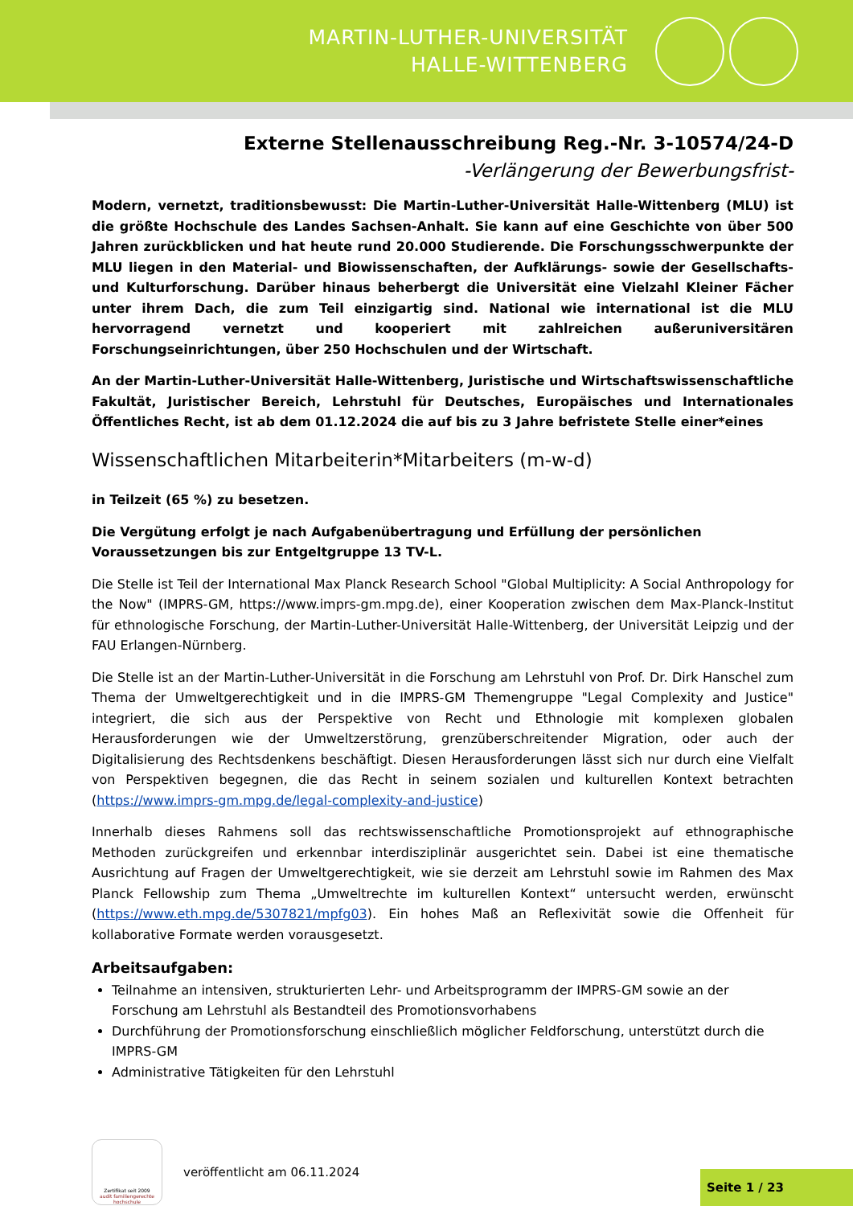MARTIN-LUTHER-UNIVERSITÄT
HALLE-WITTENBERG
Externe Stellenausschreibung Reg.-Nr. 3-10574/24-D
-Verlängerung der Bewerbungsfrist-
Modern, vernetzt, traditionsbewusst: Die Martin-Luther-Universität Halle-Wittenberg (MLU) ist die größte Hochschule des Landes Sachsen-Anhalt. Sie kann auf eine Geschichte von über 500 Jahren zurückblicken und hat heute rund 20.000 Studierende. Die Forschungsschwerpunkte der MLU liegen in den Material- und Biowissenschaften, der Aufklärungs- sowie der Gesellschafts- und Kulturforschung. Darüber hinaus beherbergt die Universität eine Vielzahl Kleiner Fächer unter ihrem Dach, die zum Teil einzigartig sind. National wie international ist die MLU hervorragend vernetzt und kooperiert mit zahlreichen außeruniversitären Forschungseinrichtungen, über 250 Hochschulen und der Wirtschaft.
An der Martin-Luther-Universität Halle-Wittenberg, Juristische und Wirtschaftswissenschaftliche Fakultät, Juristischer Bereich, Lehrstuhl für Deutsches, Europäisches und Internationales Öffentliches Recht, ist ab dem 01.12.2024 die auf bis zu 3 Jahre befristete Stelle einer*eines
Wissenschaftlichen Mitarbeiterin*Mitarbeiters (m-w-d)
in Teilzeit (65 %) zu besetzen.
Die Vergütung erfolgt je nach Aufgabenübertragung und Erfüllung der persönlichen Voraussetzungen bis zur Entgeltgruppe 13 TV-L.
Die Stelle ist Teil der International Max Planck Research School "Global Multiplicity: A Social Anthropology for the Now" (IMPRS-GM, https://www.imprs-gm.mpg.de), einer Kooperation zwischen dem Max-Planck-Institut für ethnologische Forschung, der Martin-Luther-Universität Halle-Wittenberg, der Universität Leipzig und der FAU Erlangen-Nürnberg.
Die Stelle ist an der Martin-Luther-Universität in die Forschung am Lehrstuhl von Prof. Dr. Dirk Hanschel zum Thema der Umweltgerechtigkeit und in die IMPRS-GM Themengruppe "Legal Complexity and Justice" integriert, die sich aus der Perspektive von Recht und Ethnologie mit komplexen globalen Herausforderungen wie der Umweltzerstörung, grenzüberschreitender Migration, oder auch der Digitalisierung des Rechtsdenkens beschäftigt. Diesen Herausforderungen lässt sich nur durch eine Vielfalt von Perspektiven begegnen, die das Recht in seinem sozialen und kulturellen Kontext betrachten (https://www.imprs-gm.mpg.de/legal-complexity-and-justice)
Innerhalb dieses Rahmens soll das rechtswissenschaftliche Promotionsprojekt auf ethnographische Methoden zurückgreifen und erkennbar interdisziplinär ausgerichtet sein. Dabei ist eine thematische Ausrichtung auf Fragen der Umweltgerechtigkeit, wie sie derzeit am Lehrstuhl sowie im Rahmen des Max Planck Fellowship zum Thema „Umweltrechte im kulturellen Kontext“ untersucht werden, erwünscht (https://www.eth.mpg.de/5307821/mpfg03). Ein hohes Maß an Reflexivität sowie die Offenheit für kollaborative Formate werden vorausgesetzt.
Arbeitsaufgaben:
Teilnahme an intensiven, strukturierten Lehr- und Arbeitsprogramm der IMPRS-GM sowie an der Forschung am Lehrstuhl als Bestandteil des Promotionsvorhabens
Durchführung der Promotionsforschung einschließlich möglicher Feldforschung, unterstützt durch die IMPRS-GM
Administrative Tätigkeiten für den Lehrstuhl
Zertifikat seit 2009
audit familiengerechte hochschule
veröffentlicht am 06.11.2024
Seite 1 / 23